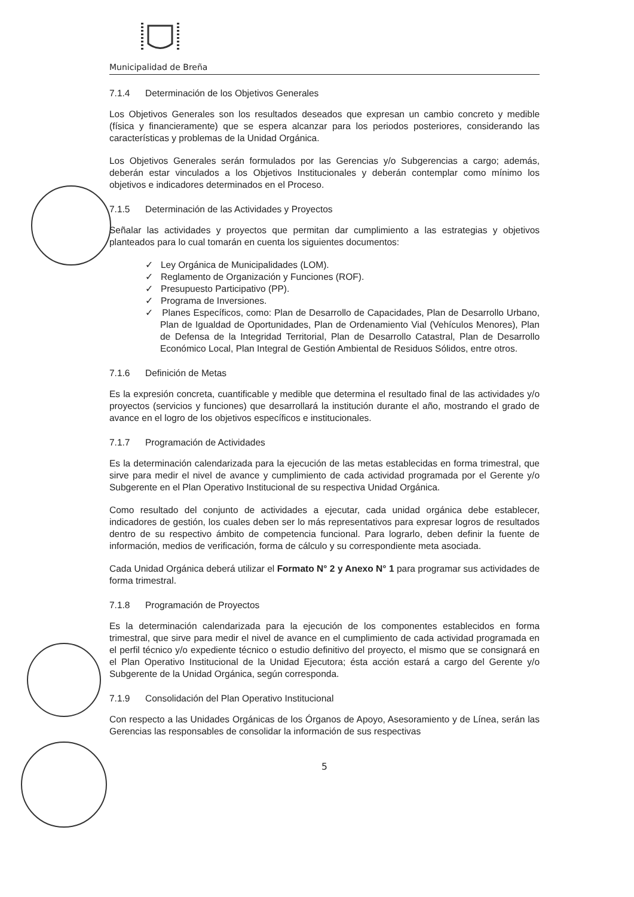Municipalidad de Breña
7.1.4 Determinación de los Objetivos Generales
Los Objetivos Generales son los resultados deseados que expresan un cambio concreto y medible (física y financieramente) que se espera alcanzar para los periodos posteriores, considerando las características y problemas de la Unidad Orgánica.
Los Objetivos Generales serán formulados por las Gerencias y/o Subgerencias a cargo; además, deberán estar vinculados a los Objetivos Institucionales y deberán contemplar como mínimo los objetivos e indicadores determinados en el Proceso.
7.1.5 Determinación de las Actividades y Proyectos
Señalar las actividades y proyectos que permitan dar cumplimiento a las estrategias y objetivos planteados para lo cual tomarán en cuenta los siguientes documentos:
✓ Ley Orgánica de Municipalidades (LOM).
✓ Reglamento de Organización y Funciones (ROF).
✓ Presupuesto Participativo (PP).
✓ Programa de Inversiones.
✓ Planes Específicos, como: Plan de Desarrollo de Capacidades, Plan de Desarrollo Urbano, Plan de Igualdad de Oportunidades, Plan de Ordenamiento Vial (Vehículos Menores), Plan de Defensa de la Integridad Territorial, Plan de Desarrollo Catastral, Plan de Desarrollo Económico Local, Plan Integral de Gestión Ambiental de Residuos Sólidos, entre otros.
7.1.6 Definición de Metas
Es la expresión concreta, cuantificable y medible que determina el resultado final de las actividades y/o proyectos (servicios y funciones) que desarrollará la institución durante el año, mostrando el grado de avance en el logro de los objetivos específicos e institucionales.
7.1.7 Programación de Actividades
Es la determinación calendarizada para la ejecución de las metas establecidas en forma trimestral, que sirve para medir el nivel de avance y cumplimiento de cada actividad programada por el Gerente y/o Subgerente en el Plan Operativo Institucional de su respectiva Unidad Orgánica.
Como resultado del conjunto de actividades a ejecutar, cada unidad orgánica debe establecer, indicadores de gestión, los cuales deben ser lo más representativos para expresar logros de resultados dentro de su respectivo ámbito de competencia funcional. Para lograrlo, deben definir la fuente de información, medios de verificación, forma de cálculo y su correspondiente meta asociada.
Cada Unidad Orgánica deberá utilizar el Formato N° 2 y Anexo N° 1 para programar sus actividades de forma trimestral.
7.1.8 Programación de Proyectos
Es la determinación calendarizada para la ejecución de los componentes establecidos en forma trimestral, que sirve para medir el nivel de avance en el cumplimiento de cada actividad programada en el perfil técnico y/o expediente técnico o estudio definitivo del proyecto, el mismo que se consignará en el Plan Operativo Institucional de la Unidad Ejecutora; ésta acción estará a cargo del Gerente y/o Subgerente de la Unidad Orgánica, según corresponda.
7.1.9 Consolidación del Plan Operativo Institucional
Con respecto a las Unidades Orgánicas de los Órganos de Apoyo, Asesoramiento y de Línea, serán las Gerencias las responsables de consolidar la información de sus respectivas
5